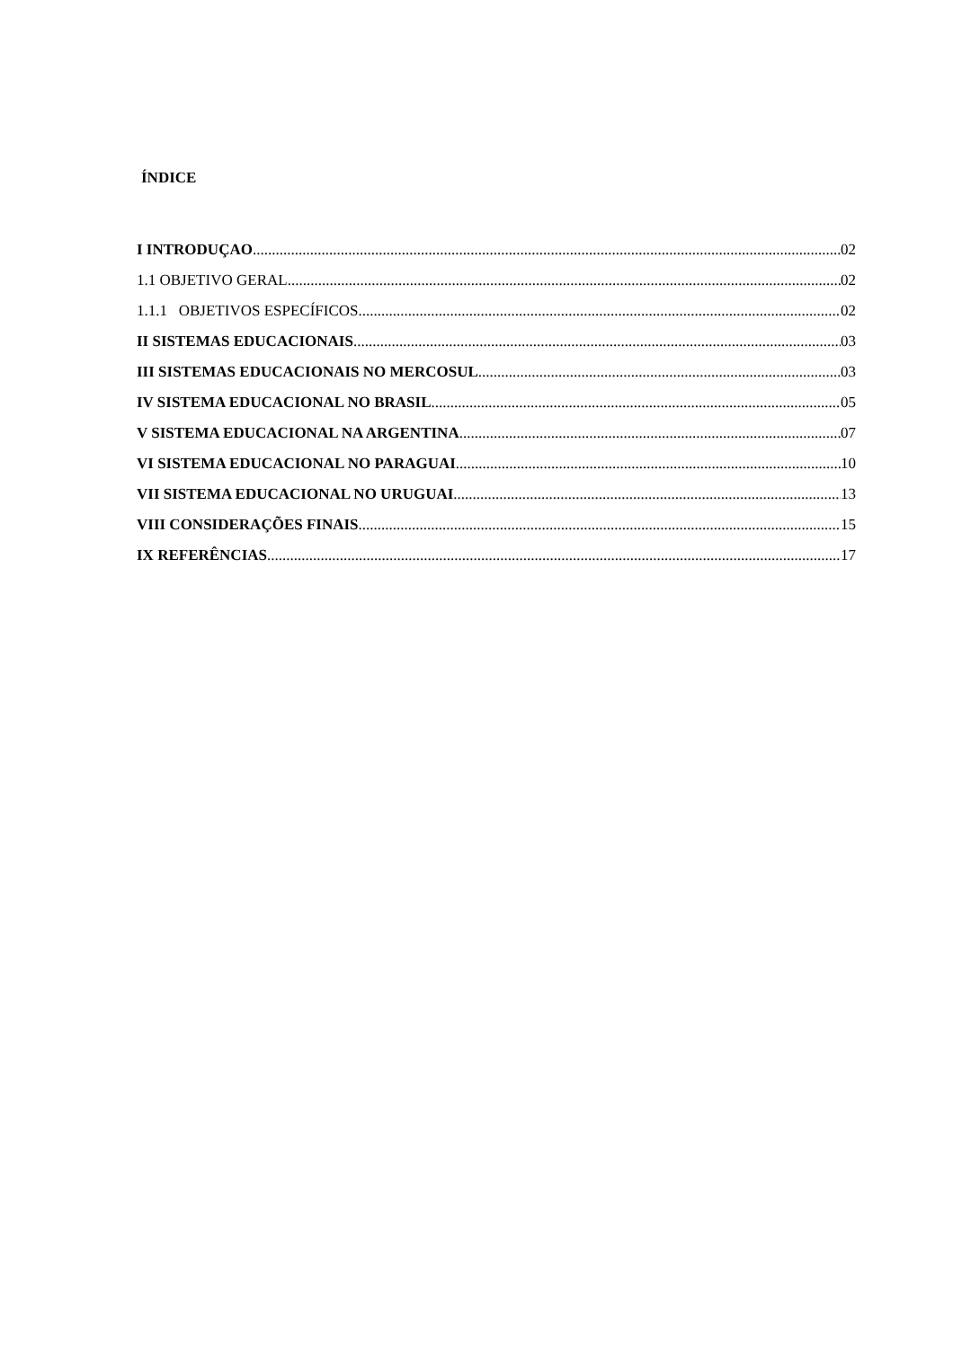ÍNDICE
I INTRODUÇAO 02
1.1 OBJETIVO GERAL 02
1.1.1 OBJETIVOS ESPECÍFICOS 02
II SISTEMAS EDUCACIONAIS 03
III SISTEMAS EDUCACIONAIS NO MERCOSUL 03
IV SISTEMA EDUCACIONAL NO BRASIL 05
V SISTEMA EDUCACIONAL NA ARGENTINA 07
VI SISTEMA EDUCACIONAL NO PARAGUAI 10
VII SISTEMA EDUCACIONAL NO URUGUAI 13
VIII CONSIDERAÇÕES FINAIS 15
IX REFERÊNCIAS 17